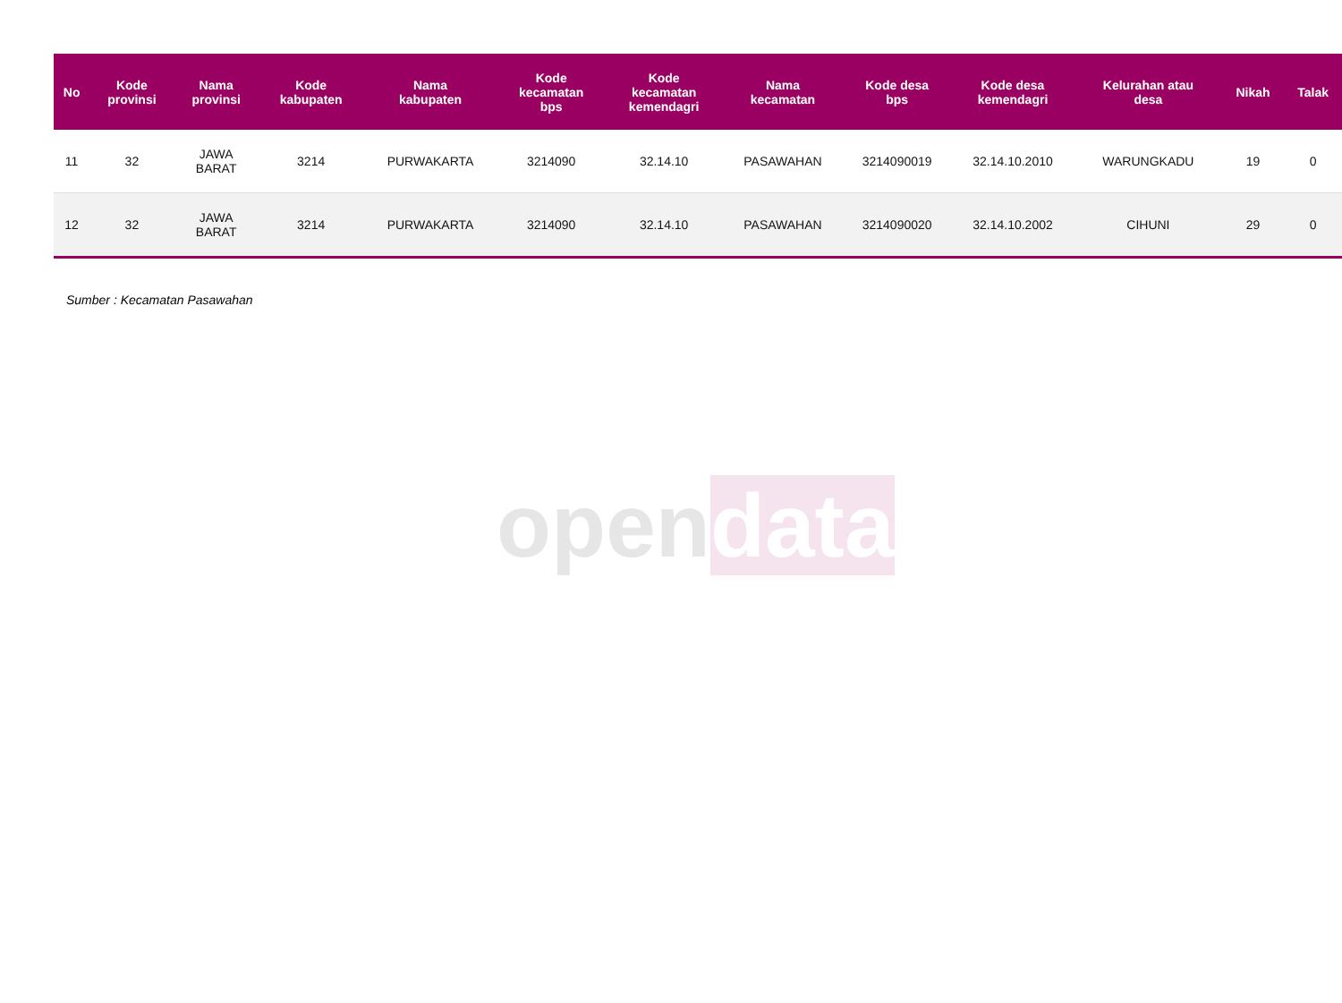opendata
| No | Kode provinsi | Nama provinsi | Kode kabupaten | Nama kabupaten | Kode kecamatan bps | Kode kecamatan kemendagri | Nama kecamatan | Kode desa bps | Kode desa kemendagri | Kelurahan atau desa | Nikah | Talak |
| --- | --- | --- | --- | --- | --- | --- | --- | --- | --- | --- | --- | --- |
| 11 | 32 | JAWA BARAT | 3214 | PURWAKARTA | 3214090 | 32.14.10 | PASAWAHAN | 3214090019 | 32.14.10.2010 | WARUNGKADU | 19 | 0 |
| 12 | 32 | JAWA BARAT | 3214 | PURWAKARTA | 3214090 | 32.14.10 | PASAWAHAN | 3214090020 | 32.14.10.2002 | CIHUNI | 29 | 0 |
Sumber : Kecamatan Pasawahan